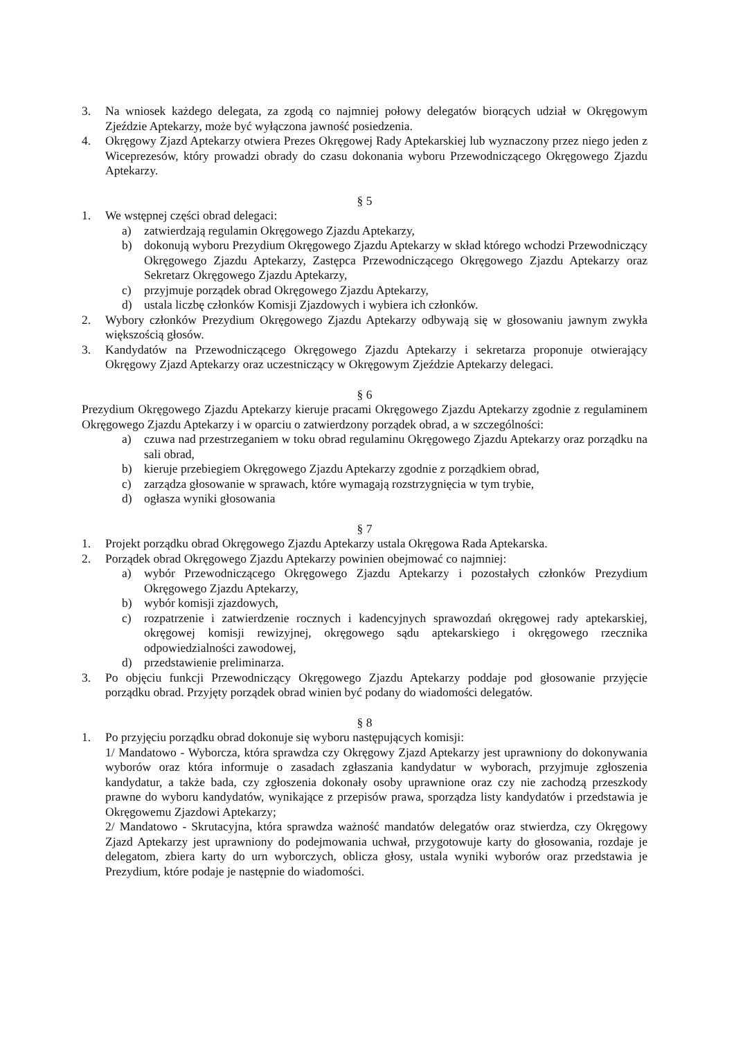3. Na wniosek każdego delegata, za zgodą co najmniej połowy delegatów biorących udział w Okręgowym Zjeździe Aptekarzy, może być wyłączona jawność posiedzenia.
4. Okręgowy Zjazd Aptekarzy otwiera Prezes Okręgowej Rady Aptekarskiej lub wyznaczony przez niego jeden z Wiceprezesów, który prowadzi obrady do czasu dokonania wyboru Przewodniczącego Okręgowego Zjazdu Aptekarzy.
§ 5
1. We wstępnej części obrad delegaci:
a) zatwierdzają regulamin Okręgowego Zjazdu Aptekarzy,
b) dokonują wyboru Prezydium Okręgowego Zjazdu Aptekarzy w skład którego wchodzi Przewodniczący Okręgowego Zjazdu Aptekarzy, Zastępca Przewodniczącego Okręgowego Zjazdu Aptekarzy oraz Sekretarz Okręgowego Zjazdu Aptekarzy,
c) przyjmuje porządek obrad Okręgowego Zjazdu Aptekarzy,
d) ustala liczbę członków Komisji Zjazdowych i wybiera ich członków.
2. Wybory członków Prezydium Okręgowego Zjazdu Aptekarzy odbywają się w głosowaniu jawnym zwykła większością głosów.
3. Kandydatów na Przewodniczącego Okręgowego Zjazdu Aptekarzy i sekretarza proponuje otwierający Okręgowy Zjazd Aptekarzy oraz uczestniczący w Okręgowym Zjeździe Aptekarzy delegaci.
§ 6
Prezydium Okręgowego Zjazdu Aptekarzy kieruje pracami Okręgowego Zjazdu Aptekarzy zgodnie z regulaminem Okręgowego Zjazdu Aptekarzy i w oparciu o zatwierdzony porządek obrad, a w szczególności:
a) czuwa nad przestrzeganiem w toku obrad regulaminu Okręgowego Zjazdu Aptekarzy oraz porządku na sali obrad,
b) kieruje przebiegiem Okręgowego Zjazdu Aptekarzy zgodnie z porządkiem obrad,
c) zarządza głosowanie w sprawach, które wymagają rozstrzygnięcia w tym trybie,
d) ogłasza wyniki głosowania
§ 7
1. Projekt porządku obrad Okręgowego Zjazdu Aptekarzy ustala Okręgowa Rada Aptekarska.
2. Porządek obrad Okręgowego Zjazdu Aptekarzy powinien obejmować co najmniej:
a) wybór Przewodniczącego Okręgowego Zjazdu Aptekarzy i pozostałych członków Prezydium Okręgowego Zjazdu Aptekarzy,
b) wybór komisji zjazdowych,
c) rozpatrzenie i zatwierdzenie rocznych i kadencyjnych sprawozdań okręgowej rady aptekarskiej, okręgowej komisji rewizyjnej, okręgowego sądu aptekarskiego i okręgowego rzecznika odpowiedzialności zawodowej,
d) przedstawienie preliminarza.
3. Po objęciu funkcji Przewodniczący Okręgowego Zjazdu Aptekarzy poddaje pod głosowanie przyjęcie porządku obrad. Przyjęty porządek obrad winien być podany do wiadomości delegatów.
§ 8
1. Po przyjęciu porządku obrad dokonuje się wyboru następujących komisji:
1/ Mandatowo - Wyborcza, która sprawdza czy Okręgowy Zjazd Aptekarzy jest uprawniony do dokonywania wyborów oraz która informuje o zasadach zgłaszania kandydatur w wyborach, przyjmuje zgłoszenia kandydatur, a także bada, czy zgłoszenia dokonały osoby uprawnione oraz czy nie zachodzą przeszkody prawne do wyboru kandydatów, wynikające z przepisów prawa, sporządza listy kandydatów i przedstawia je Okręgowemu Zjazdowi Aptekarzy;
2/ Mandatowo - Skrutacyjna, która sprawdza ważność mandatów delegatów oraz stwierdza, czy Okręgowy Zjazd Aptekarzy jest uprawniony do podejmowania uchwał, przygotowuje karty do głosowania, rozdaje je delegatom, zbiera karty do urn wyborczych, oblicza głosy, ustala wyniki wyborów oraz przedstawia je Prezydium, które podaje je następnie do wiadomości.